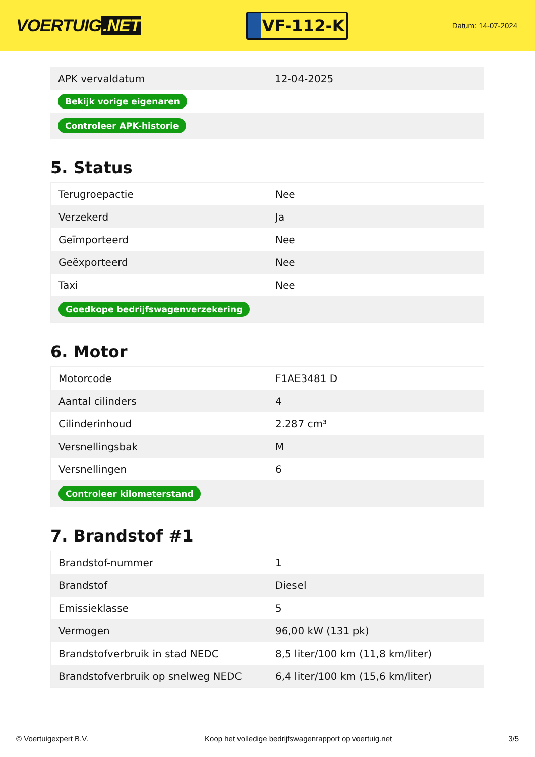VOERTUIG.NET
VF-112-K
Datum: 14-07-2024
| APK vervaldatum | 12-04-2025 |
| Bekijk vorige eigenaren | |
| Controleer APK-historie | |
5. Status
| Terugroepactie | Nee |
| Verzekerd | Ja |
| Geïmporteerd | Nee |
| Geëxporteerd | Nee |
| Taxi | Nee |
| Goedkope bedrijfswagenverzekering | |
6. Motor
| Motorcode | F1AE3481 D |
| Aantal cilinders | 4 |
| Cilinderinhoud | 2.287 cm³ |
| Versnellingsbak | M |
| Versnellingen | 6 |
| Controleer kilometerstand | |
7. Brandstof #1
| Brandstof-nummer | 1 |
| Brandstof | Diesel |
| Emissieklasse | 5 |
| Vermogen | 96,00 kW (131 pk) |
| Brandstofverbruik in stad NEDC | 8,5 liter/100 km (11,8 km/liter) |
| Brandstofverbruik op snelweg NEDC | 6,4 liter/100 km (15,6 km/liter) |
© Voertuigexpert B.V. Koop het volledige bedrijfswagenrapport op voertuig.net 3/5